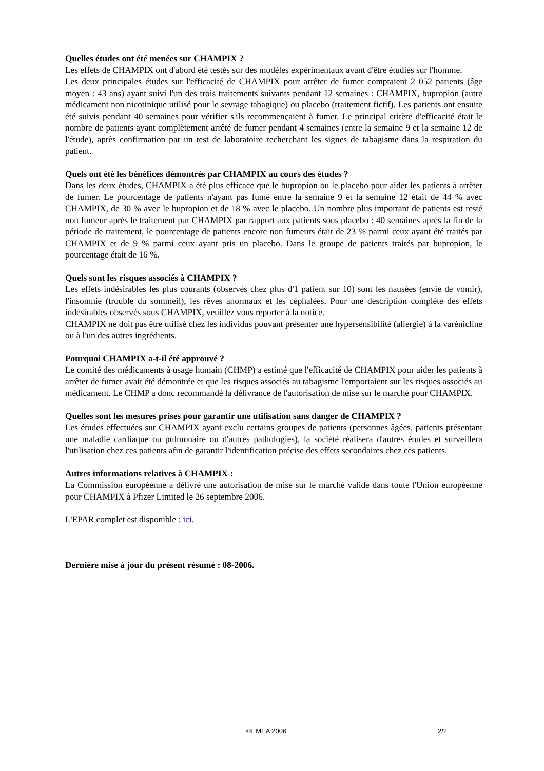Quelles études ont été menées sur CHAMPIX ?
Les effets de CHAMPIX ont d'abord été testés sur des modèles expérimentaux avant d'être étudiés sur l'homme.
Les deux principales études sur l'efficacité de CHAMPIX pour arrêter de fumer comptaient 2 052 patients (âge moyen : 43 ans) ayant suivi l'un des trois traitements suivants pendant 12 semaines : CHAMPIX, bupropion (autre médicament non nicotinique utilisé pour le sevrage tabagique) ou placebo (traitement fictif). Les patients ont ensuite été suivis pendant 40 semaines pour vérifier s'ils recommençaient à fumer. Le principal critère d'efficacité était le nombre de patients ayant complètement arrêté de fumer pendant 4 semaines (entre la semaine 9 et la semaine 12 de l'étude), après confirmation par un test de laboratoire recherchant les signes de tabagisme dans la respiration du patient.
Quels ont été les bénéfices démontrés par CHAMPIX au cours des études ?
Dans les deux études, CHAMPIX a été plus efficace que le bupropion ou le placebo pour aider les patients à arrêter de fumer. Le pourcentage de patients n'ayant pas fumé entre la semaine 9 et la semaine 12 était de 44 % avec CHAMPIX, de 30 % avec le bupropion et de 18 % avec le placebo. Un nombre plus important de patients est resté non fumeur après le traitement par CHAMPIX par rapport aux patients sous placebo : 40 semaines après la fin de la période de traitement, le pourcentage de patients encore non fumeurs était de 23 % parmi ceux ayant été traités par CHAMPIX et de 9 % parmi ceux ayant pris un placebo. Dans le groupe de patients traités par bupropion, le pourcentage était de 16 %.
Quels sont les risques associés à CHAMPIX ?
Les effets indésirables les plus courants (observés chez plus d'1 patient sur 10) sont les nausées (envie de vomir), l'insomnie (trouble du sommeil), les rêves anormaux et les céphalées. Pour une description complète des effets indésirables observés sous CHAMPIX, veuillez vous reporter à la notice.
CHAMPIX ne doit pas être utilisé chez les individus pouvant présenter une hypersensibilité (allergie) à la varénicline ou à l'un des autres ingrédients.
Pourquoi CHAMPIX a-t-il été approuvé ?
Le comité des médicaments à usage humain (CHMP) a estimé que l'efficacité de CHAMPIX pour aider les patients à arrêter de fumer avait été démontrée et que les risques associés au tabagisme l'emportaient sur les risques associés au médicament. Le CHMP a donc recommandé la délivrance de l'autorisation de mise sur le marché pour CHAMPIX.
Quelles sont les mesures prises pour garantir une utilisation sans danger de CHAMPIX ?
Les études effectuées sur CHAMPIX ayant exclu certains groupes de patients (personnes âgées, patients présentant une maladie cardiaque ou pulmonaire ou d'autres pathologies), la société réalisera d'autres études et surveillera l'utilisation chez ces patients afin de garantir l'identification précise des effets secondaires chez ces patients.
Autres informations relatives à CHAMPIX :
La Commission européenne a délivré une autorisation de mise sur le marché valide dans toute l'Union européenne pour CHAMPIX à Pfizer Limited le 26 septembre 2006.
L'EPAR complet est disponible : ici.
Dernière mise à jour du présent résumé : 08-2006.
©EMEA 2006 2/2